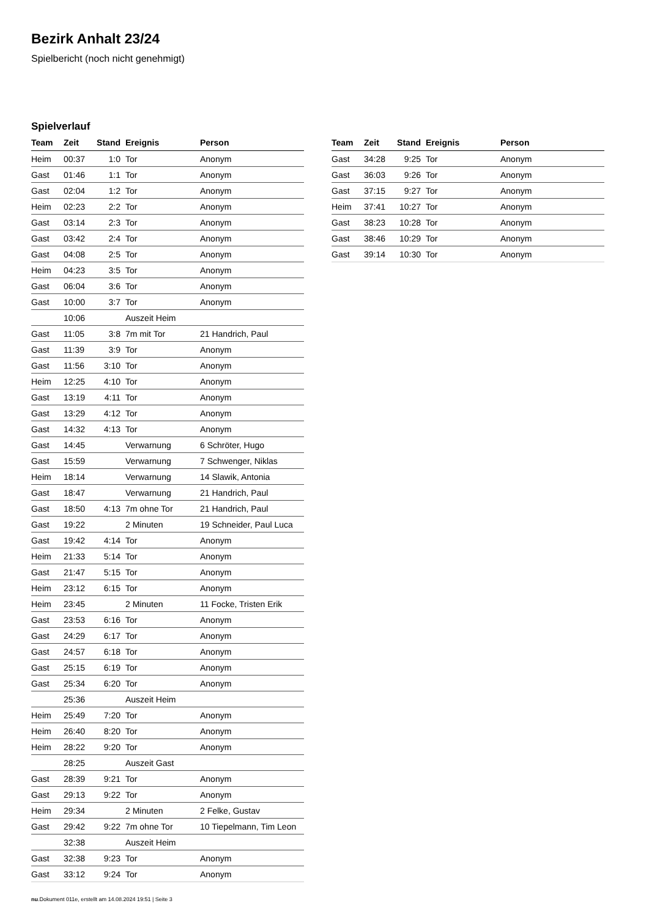Bezirk Anhalt 23/24
Spielbericht (noch nicht genehmigt)
Spielverlauf
| Team | Zeit | Stand | Ereignis | Person |
| --- | --- | --- | --- | --- |
| Heim | 00:37 | 1:0 | Tor | Anonym |
| Gast | 01:46 | 1:1 | Tor | Anonym |
| Gast | 02:04 | 1:2 | Tor | Anonym |
| Heim | 02:23 | 2:2 | Tor | Anonym |
| Gast | 03:14 | 2:3 | Tor | Anonym |
| Gast | 03:42 | 2:4 | Tor | Anonym |
| Gast | 04:08 | 2:5 | Tor | Anonym |
| Heim | 04:23 | 3:5 | Tor | Anonym |
| Gast | 06:04 | 3:6 | Tor | Anonym |
| Gast | 10:00 | 3:7 | Tor | Anonym |
| | 10:06 | | Auszeit Heim | |
| Gast | 11:05 | 3:8 | 7m mit Tor | 21 Handrich, Paul |
| Gast | 11:39 | 3:9 | Tor | Anonym |
| Gast | 11:56 | 3:10 | Tor | Anonym |
| Heim | 12:25 | 4:10 | Tor | Anonym |
| Gast | 13:19 | 4:11 | Tor | Anonym |
| Gast | 13:29 | 4:12 | Tor | Anonym |
| Gast | 14:32 | 4:13 | Tor | Anonym |
| Gast | 14:45 | | Verwarnung | 6 Schröter, Hugo |
| Gast | 15:59 | | Verwarnung | 7 Schwenger, Niklas |
| Heim | 18:14 | | Verwarnung | 14 Slawik, Antonia |
| Gast | 18:47 | | Verwarnung | 21 Handrich, Paul |
| Gast | 18:50 | 4:13 | 7m ohne Tor | 21 Handrich, Paul |
| Gast | 19:22 | | 2 Minuten | 19 Schneider, Paul Luca |
| Gast | 19:42 | 4:14 | Tor | Anonym |
| Heim | 21:33 | 5:14 | Tor | Anonym |
| Gast | 21:47 | 5:15 | Tor | Anonym |
| Heim | 23:12 | 6:15 | Tor | Anonym |
| Heim | 23:45 | | 2 Minuten | 11 Focke, Tristen Erik |
| Gast | 23:53 | 6:16 | Tor | Anonym |
| Gast | 24:29 | 6:17 | Tor | Anonym |
| Gast | 24:57 | 6:18 | Tor | Anonym |
| Gast | 25:15 | 6:19 | Tor | Anonym |
| Gast | 25:34 | 6:20 | Tor | Anonym |
| | 25:36 | | Auszeit Heim | |
| Heim | 25:49 | 7:20 | Tor | Anonym |
| Heim | 26:40 | 8:20 | Tor | Anonym |
| Heim | 28:22 | 9:20 | Tor | Anonym |
| | 28:25 | | Auszeit Gast | |
| Gast | 28:39 | 9:21 | Tor | Anonym |
| Gast | 29:13 | 9:22 | Tor | Anonym |
| Heim | 29:34 | | 2 Minuten | 2 Felke, Gustav |
| Gast | 29:42 | 9:22 | 7m ohne Tor | 10 Tiepelmann, Tim Leon |
| | 32:38 | | Auszeit Heim | |
| Gast | 32:38 | 9:23 | Tor | Anonym |
| Gast | 33:12 | 9:24 | Tor | Anonym |
| Team | Zeit | Stand | Ereignis | Person |
| --- | --- | --- | --- | --- |
| Gast | 34:28 | 9:25 | Tor | Anonym |
| Gast | 36:03 | 9:26 | Tor | Anonym |
| Gast | 37:15 | 9:27 | Tor | Anonym |
| Heim | 37:41 | 10:27 | Tor | Anonym |
| Gast | 38:23 | 10:28 | Tor | Anonym |
| Gast | 38:46 | 10:29 | Tor | Anonym |
| Gast | 39:14 | 10:30 | Tor | Anonym |
nu.Dokument 011e, erstellt am 14.08.2024 19:51 | Seite 3